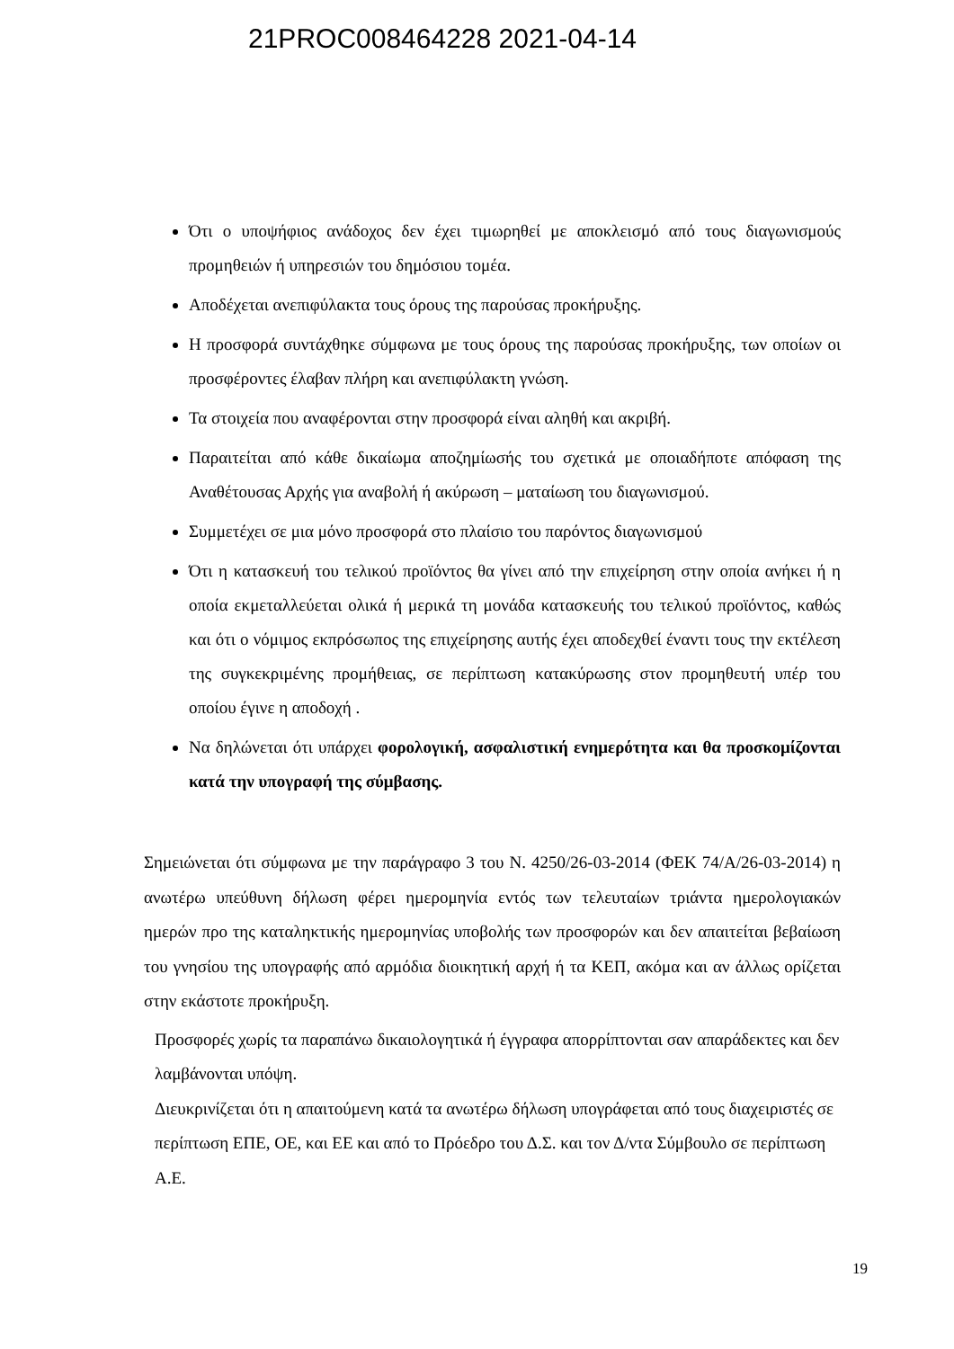21PROC008464228 2021-04-14
Ότι ο υποψήφιος ανάδοχος δεν έχει τιμωρηθεί με αποκλεισμό από τους διαγωνισμούς προμηθειών ή υπηρεσιών του δημόσιου τομέα.
Αποδέχεται ανεπιφύλακτα τους όρους της παρούσας προκήρυξης.
Η προσφορά συντάχθηκε σύμφωνα με τους όρους της παρούσας προκήρυξης, των οποίων οι προσφέροντες έλαβαν πλήρη και ανεπιφύλακτη γνώση.
Τα στοιχεία που αναφέρονται στην προσφορά είναι αληθή και ακριβή.
Παραιτείται από κάθε δικαίωμα αποζημίωσής του σχετικά με οποιαδήποτε απόφαση της Αναθέτουσας Αρχής για αναβολή ή ακύρωση – ματαίωση του διαγωνισμού.
Συμμετέχει σε μια μόνο προσφορά στο πλαίσιο του παρόντος διαγωνισμού
Ότι η κατασκευή του τελικού προϊόντος θα γίνει από την επιχείρηση στην οποία ανήκει ή η οποία εκμεταλλεύεται ολικά ή μερικά τη μονάδα κατασκευής του τελικού προϊόντος, καθώς και ότι ο νόμιμος εκπρόσωπος της επιχείρησης αυτής έχει αποδεχθεί έναντι τους την εκτέλεση της συγκεκριμένης προμήθειας, σε περίπτωση κατακύρωσης στον προμηθευτή υπέρ του οποίου έγινε η αποδοχή .
Να δηλώνεται ότι υπάρχει φορολογική, ασφαλιστική ενημερότητα και θα προσκομίζονται κατά την υπογραφή της σύμβασης.
Σημειώνεται ότι σύμφωνα με την παράγραφο 3 του Ν. 4250/26-03-2014 (ΦΕΚ 74/Α/26-03-2014) η ανωτέρω υπεύθυνη δήλωση φέρει ημερομηνία εντός των τελευταίων τριάντα ημερολογιακών ημερών προ της καταληκτικής ημερομηνίας υποβολής των προσφορών και δεν απαιτείται βεβαίωση του γνησίου της υπογραφής από αρμόδια διοικητική αρχή ή τα ΚΕΠ, ακόμα και αν άλλως ορίζεται στην εκάστοτε προκήρυξη.
Προσφορές χωρίς τα παραπάνω δικαιολογητικά ή έγγραφα απορρίπτονται σαν απαράδεκτες και δεν λαμβάνονται υπόψη.
Διευκρινίζεται ότι η απαιτούμενη κατά τα ανωτέρω δήλωση υπογράφεται από τους διαχειριστές σε περίπτωση ΕΠΕ, ΟΕ, και ΕΕ και από το Πρόεδρο του Δ.Σ. και τον Δ/ντα Σύμβουλο σε περίπτωση Α.Ε.
19